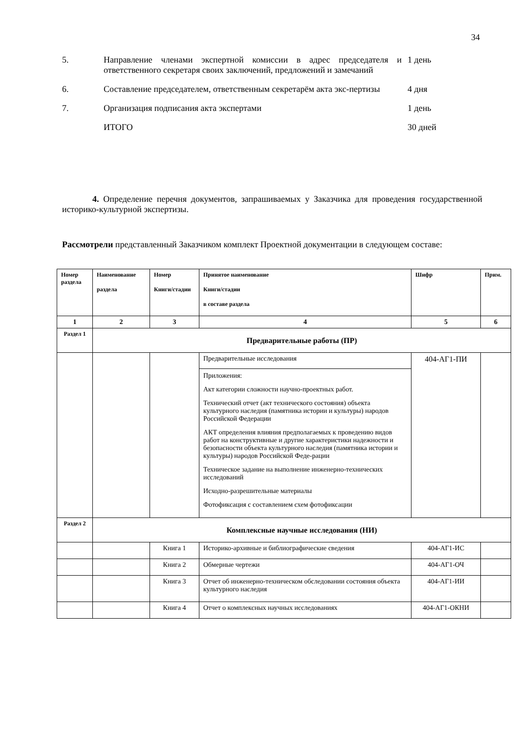34
5. Направление членами экспертной комиссии в адрес председателя и ответственного секретаря своих заключений, предложений и замечаний
1 день
6. Составление председателем, ответственным секретарём акта экс-пертизы
4 дня
7. Организация подписания акта экспертами 1 день
ИТОГО 30 дней
4. Определение перечня документов, запрашиваемых у Заказчика для проведения государственной историко-культурной экспертизы.
Рассмотрели представленный Заказчиком комплект Проектной документации в следующем составе:
| Номер раздела | Наименование раздела | Номер Книги/стадии | Принятое наименование Книги/стадии в составе раздела | Шифр | Прим. |
| --- | --- | --- | --- | --- | --- |
| 1 | 2 | 3 | 4 | 5 | 6 |
| Раздел 1 | Предварительные работы (ПР) | | | | |
| | | | Предварительные исследования Приложения: Акт категории сложности научно-проектных работ. Технический отчет (акт технического состояния) объекта культурного наследия (памятника истории и культуры) народов Российской Федерации АКТ определения влияния предполагаемых к проведению видов работ на конструктивные и другие характеристики надежности и безопасности объекта культурного наследия (памятника истории и культуры) народов Российской Феде-рации Техническое задание на выполнение инженерно-технических исследований Исходно-разрешительные материалы Фотофиксация с составлением схем фотофиксации | 404-АГ1-ПИ | |
| Раздел 2 | Комплексные научные исследования (НИ) | | | | |
| | | Книга 1 | Историко-архивные и библиографические сведения | 404-АГ1-ИС | |
| | | Книга 2 | Обмерные чертежи | 404-АГ1-ОЧ | |
| | | Книга 3 | Отчет об инженерно-техническом обследовании состояния объекта культурного наследия | 404-АГ1-ИИ | |
| | | Книга 4 | Отчет о комплексных научных исследованиях | 404-АГ1-ОКНИ | |